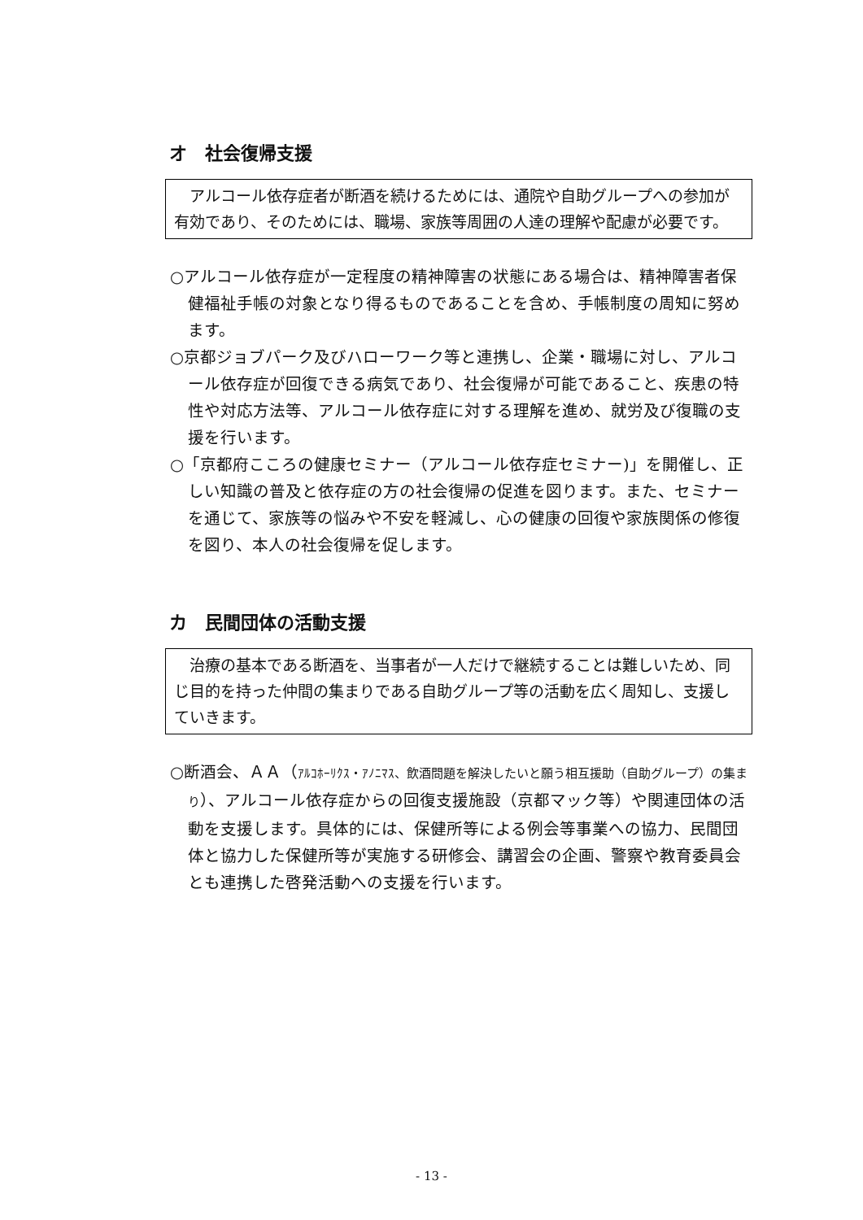オ　社会復帰支援
　アルコール依存症者が断酒を続けるためには、通院や自助グループへの参加が有効であり、そのためには、職場、家族等周囲の人達の理解や配慮が必要です。
○アルコール依存症が一定程度の精神障害の状態にある場合は、精神障害者保健福祉手帳の対象となり得るものであることを含め、手帳制度の周知に努めます。
○京都ジョブパーク及びハローワーク等と連携し、企業・職場に対し、アルコール依存症が回復できる病気であり、社会復帰が可能であること、疾患の特性や対応方法等、アルコール依存症に対する理解を進め、就労及び復職の支援を行います。
○「京都府こころの健康セミナー（アルコール依存症セミナー)」を開催し、正しい知識の普及と依存症の方の社会復帰の促進を図ります。また、セミナーを通じて、家族等の悩みや不安を軽減し、心の健康の回復や家族関係の修復を図り、本人の社会復帰を促します。
カ　民間団体の活動支援
　治療の基本である断酒を、当事者が一人だけで継続することは難しいため、同じ目的を持った仲間の集まりである自助グループ等の活動を広く周知し、支援していきます。
○断酒会、ＡＡ（ｱﾙｺﾎｰﾘｸｽ・ｱﾉﾆﾏｽ、飲酒問題を解決したいと願う相互援助（自助グループ）の集まり）、アルコール依存症からの回復支援施設（京都マック等）や関連団体の活動を支援します。具体的には、保健所等による例会等事業への協力、民間団体と協力した保健所等が実施する研修会、講習会の企画、警察や教育委員会とも連携した啓発活動への支援を行います。
- 13 -